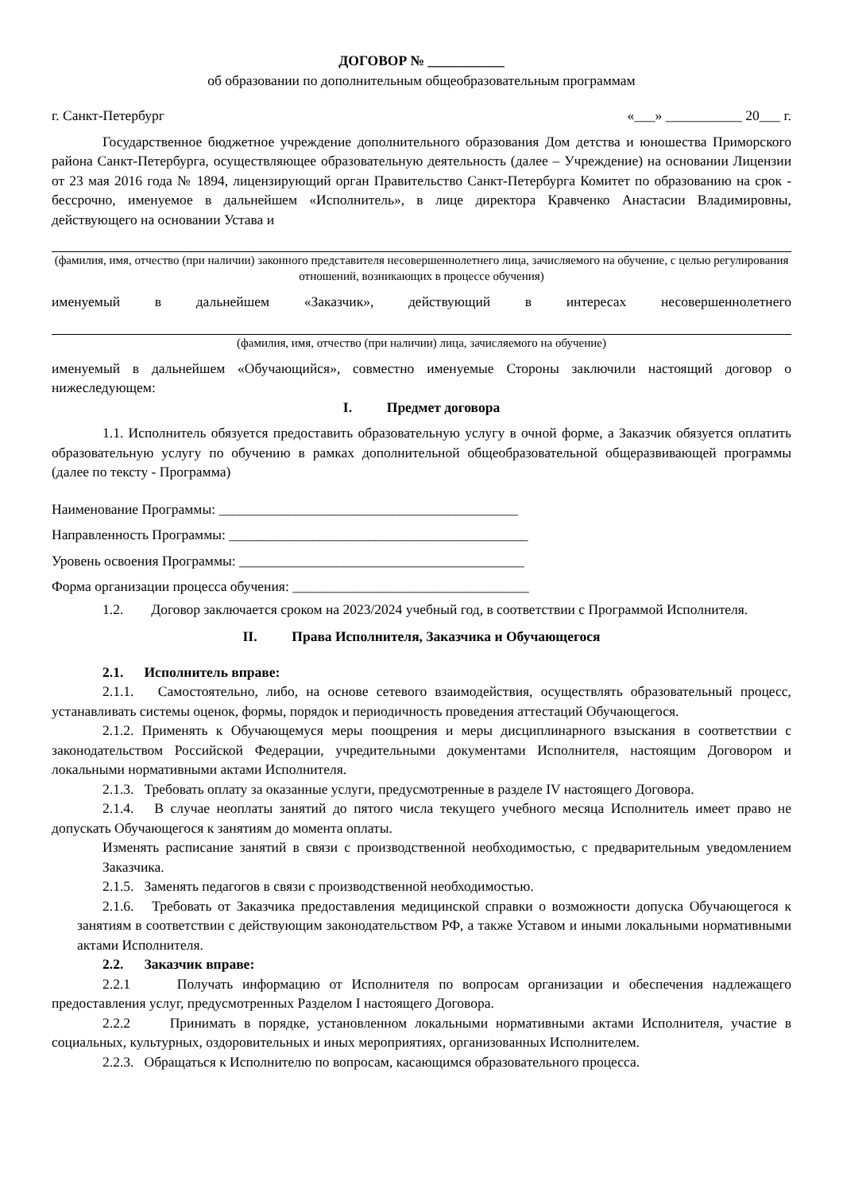ДОГОВОР № ___________
об образовании по дополнительным общеобразовательным программам
г. Санкт-Петербург «___» ___________ 20___ г.
Государственное бюджетное учреждение дополнительного образования Дом детства и юношества Приморского района Санкт-Петербурга, осуществляющее образовательную деятельность (далее – Учреждение) на основании Лицензии от 23 мая 2016 года № 1894, лицензирующий орган Правительство Санкт-Петербурга Комитет по образованию на срок - бессрочно, именуемое в дальнейшем «Исполнитель», в лице директора Кравченко Анастасии Владимировны, действующего на основании Устава и
(фамилия, имя, отчество (при наличии) законного представителя несовершеннолетнего лица, зачисляемого на обучение, с целью регулирования отношений, возникающих в процессе обучения)
именуемый в дальнейшем «Заказчик», действующий в интересах несовершеннолетнего
(фамилия, имя, отчество (при наличии) лица, зачисляемого на обучение)
именуемый в дальнейшем «Обучающийся», совместно именуемые Стороны заключили настоящий договор о нижеследующем:
I. Предмет договора
1.1. Исполнитель обязуется предоставить образовательную услугу в очной форме, а Заказчик обязуется оплатить образовательную услугу по обучению в рамках дополнительной общеобразовательной общеразвивающей программы (далее по тексту - Программа)
Наименование Программы: ___________________________________________
Направленность Программы: ___________________________________________
Уровень освоения Программы: _________________________________________
Форма организации процесса обучения: __________________________________
1.2. Договор заключается сроком на 2023/2024 учебный год, в соответствии с Программой Исполнителя.
II. Права Исполнителя, Заказчика и Обучающегося
2.1. Исполнитель вправе:
2.1.1. Самостоятельно, либо, на основе сетевого взаимодействия, осуществлять образовательный процесс, устанавливать системы оценок, формы, порядок и периодичность проведения аттестаций Обучающегося.
2.1.2. Применять к Обучающемуся меры поощрения и меры дисциплинарного взыскания в соответствии с законодательством Российской Федерации, учредительными документами Исполнителя, настоящим Договором и локальными нормативными актами Исполнителя.
2.1.3. Требовать оплату за оказанные услуги, предусмотренные в разделе IV настоящего Договора.
2.1.4. В случае неоплаты занятий до пятого числа текущего учебного месяца Исполнитель имеет право не допускать Обучающегося к занятиям до момента оплаты.
Изменять расписание занятий в связи с производственной необходимостью, с предварительным уведомлением Заказчика.
2.1.5. Заменять педагогов в связи с производственной необходимостью.
2.1.6. Требовать от Заказчика предоставления медицинской справки о возможности допуска Обучающегося к занятиям в соответствии с действующим законодательством РФ, а также Уставом и иными локальными нормативными актами Исполнителя.
2.2. Заказчик вправе:
2.2.1 Получать информацию от Исполнителя по вопросам организации и обеспечения надлежащего предоставления услуг, предусмотренных Разделом I настоящего Договора.
2.2.2 Принимать в порядке, установленном локальными нормативными актами Исполнителя, участие в социальных, культурных, оздоровительных и иных мероприятиях, организованных Исполнителем.
2.2.3. Обращаться к Исполнителю по вопросам, касающимся образовательного процесса.